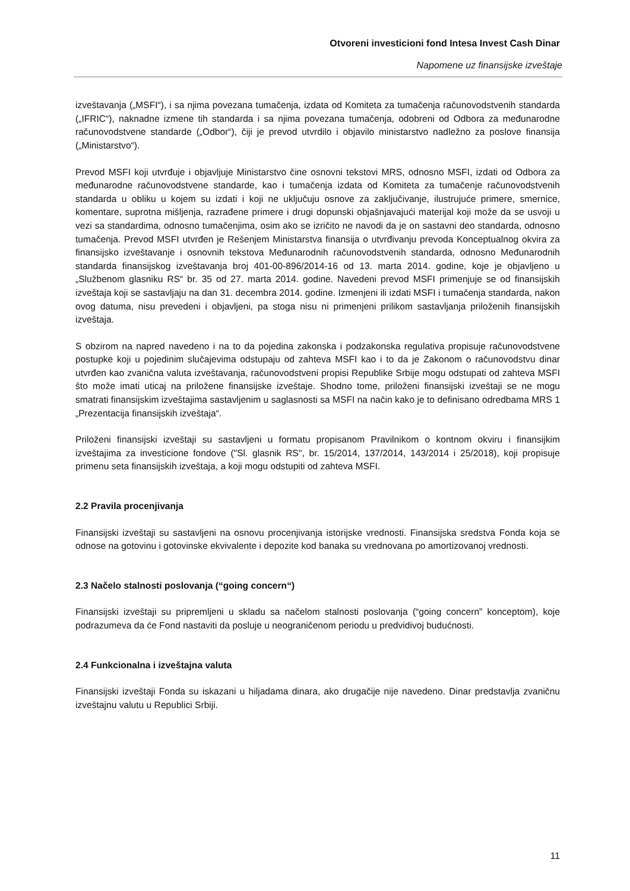Otvoreni investicioni fond Intesa Invest Cash Dinar
Napomene uz finansijske izveštaje
izveštavanja („MSFI“), i sa njima povezana tumačenja, izdata od Komiteta za tumačenja računovodstvenih standarda („IFRIC“), naknadne izmene tih standarda i sa njima povezana tumačenja, odobreni od Odbora za međunarodne računovodstvene standarde („Odbor“), čiji je prevod utvrdilo i objavilo ministarstvo nadležno za poslove finansija („Ministarstvo“).
Prevod MSFI koji utvrđuje i objavljuje Ministarstvo čine osnovni tekstovi MRS, odnosno MSFI, izdati od Odbora za međunarodne računovodstvene standarde, kao i tumačenja izdata od Komiteta za tumačenje računovodstvenih standarda u obliku u kojem su izdati i koji ne uključuju osnove za zaključivanje, ilustrujuće primere, smernice, komentare, suprotna mišljenja, razrađene primere i drugi dopunski objašnjavajući materijal koji može da se usvoji u vezi sa standardima, odnosno tumačenjima, osim ako se izričito ne navodi da je on sastavni deo standarda, odnosno tumačenja. Prevod MSFI utvrđen je Rešenjem Ministarstva finansija o utvrđivanju prevoda Konceptualnog okvira za finansijsko izveštavanje i osnovnih tekstova Međunarodnih računovodstvenih standarda, odnosno Međunarodnih standarda finansijskog izveštavanja broj 401-00-896/2014-16 od 13. marta 2014. godine, koje je objavljeno u „Službenom glasniku RS“ br. 35 od 27. marta 2014. godine. Navedeni prevod MSFI primenjuje se od finansijskih izveštaja koji se sastavljaju na dan 31. decembra 2014. godine. Izmenjeni ili izdati MSFI i tumačenja standarda, nakon ovog datuma, nisu prevedeni i objavljeni, pa stoga nisu ni primenjeni prilikom sastavljanja priloženih finansijskih izveštaja.
S obzirom na napred navedeno i na to da pojedina zakonska i podzakonska regulativa propisuje računovodstvene postupke koji u pojedinim slučajevima odstupaju od zahteva MSFI kao i to da je Zakonom o računovodstvu dinar utvrđen kao zvanična valuta izveštavanja, računovodstveni propisi Republike Srbije mogu odstupati od zahteva MSFI što može imati uticaj na priložene finansijske izveštaje. Shodno tome, priloženi finansijski izveštaji se ne mogu smatrati finansijskim izveštajima sastavljenim u saglasnosti sa MSFI na način kako je to definisano odredbama MRS 1 „Prezentacija finansijskih izveštaja“.
Priloženi finansijski izveštaji su sastavljeni u formatu propisanom Pravilnikom o kontnom okviru i finansijkim izveštajima za investicione fondove ("Sl. glasnik RS", br. 15/2014, 137/2014, 143/2014 i 25/2018), koji propisuje primenu seta finansijskih izveštaja, a koji mogu odstupiti od zahteva MSFI.
2.2 Pravila procenjivanja
Finansijski izveštaji su sastavljeni na osnovu procenjivanja istorijske vrednosti. Finansijska sredstva Fonda koja se odnose na gotovinu i gotovinske ekvivalente i depozite kod banaka su vrednovana po amortizovanoj vrednosti.
2.3 Načelo stalnosti poslovanja (“going concern“)
Finansijski izveštaji su pripremljeni u skladu sa načelom stalnosti poslovanja (“going concern” konceptom), koje podrazumeva da će Fond nastaviti da posluje u neograničenom periodu u predvidivoj budućnosti.
2.4 Funkcionalna i izveštajna valuta
Finansijski izveštaji Fonda su iskazani u hiljadama dinara, ako drugačije nije navedeno. Dinar predstavlja zvaničnu izveštajnu valutu u Republici Srbiji.
11